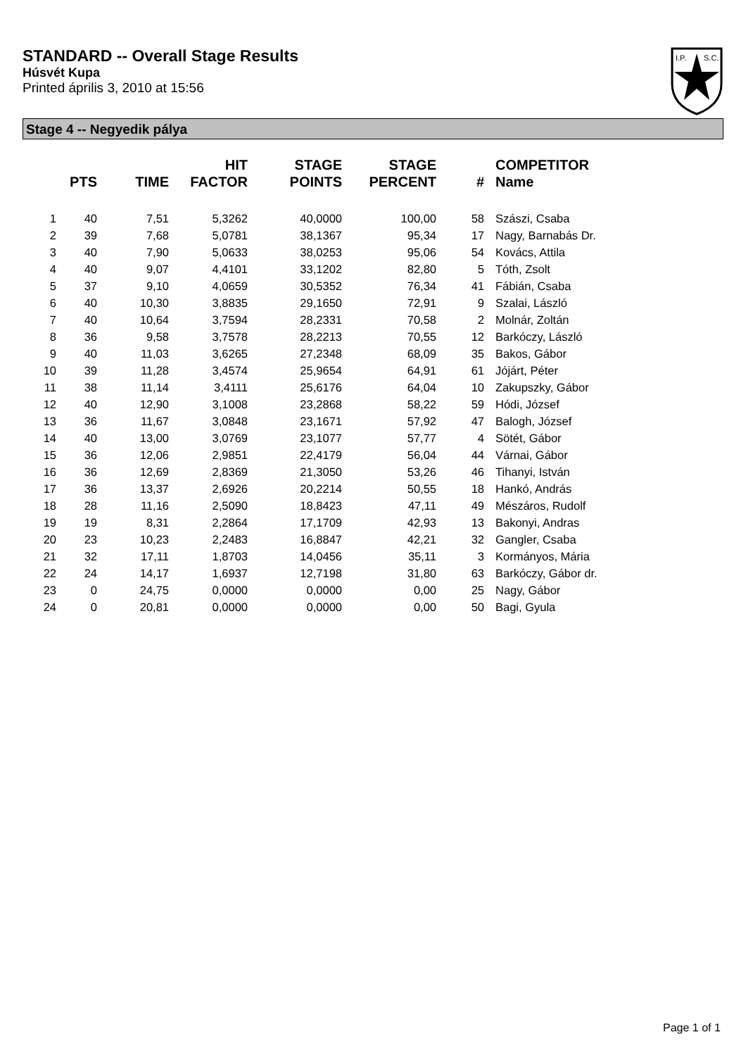STANDARD -- Overall Stage Results
Húsvét Kupa
Printed április 3, 2010 at 15:56
I.P.
S.C.
Stage 4 -- Negyedik pálya
| | PTS | TIME | HIT FACTOR | STAGE POINTS | STAGE PERCENT | # | COMPETITOR Name |
| --- | --- | --- | --- | --- | --- | --- | --- |
| 1 | 40 | 7,51 | 5,3262 | 40,0000 | 100,00 | 58 | Szászi, Csaba |
| 2 | 39 | 7,68 | 5,0781 | 38,1367 | 95,34 | 17 | Nagy, Barnabás Dr. |
| 3 | 40 | 7,90 | 5,0633 | 38,0253 | 95,06 | 54 | Kovács, Attila |
| 4 | 40 | 9,07 | 4,4101 | 33,1202 | 82,80 | 5 | Tóth, Zsolt |
| 5 | 37 | 9,10 | 4,0659 | 30,5352 | 76,34 | 41 | Fábián, Csaba |
| 6 | 40 | 10,30 | 3,8835 | 29,1650 | 72,91 | 9 | Szalai, László |
| 7 | 40 | 10,64 | 3,7594 | 28,2331 | 70,58 | 2 | Molnár, Zoltán |
| 8 | 36 | 9,58 | 3,7578 | 28,2213 | 70,55 | 12 | Barkóczy, László |
| 9 | 40 | 11,03 | 3,6265 | 27,2348 | 68,09 | 35 | Bakos, Gábor |
| 10 | 39 | 11,28 | 3,4574 | 25,9654 | 64,91 | 61 | Jójárt, Péter |
| 11 | 38 | 11,14 | 3,4111 | 25,6176 | 64,04 | 10 | Zakupszky, Gábor |
| 12 | 40 | 12,90 | 3,1008 | 23,2868 | 58,22 | 59 | Hódi, József |
| 13 | 36 | 11,67 | 3,0848 | 23,1671 | 57,92 | 47 | Balogh, József |
| 14 | 40 | 13,00 | 3,0769 | 23,1077 | 57,77 | 4 | Sötét, Gábor |
| 15 | 36 | 12,06 | 2,9851 | 22,4179 | 56,04 | 44 | Várnai, Gábor |
| 16 | 36 | 12,69 | 2,8369 | 21,3050 | 53,26 | 46 | Tihanyi, István |
| 17 | 36 | 13,37 | 2,6926 | 20,2214 | 50,55 | 18 | Hankó, András |
| 18 | 28 | 11,16 | 2,5090 | 18,8423 | 47,11 | 49 | Mészáros, Rudolf |
| 19 | 19 | 8,31 | 2,2864 | 17,1709 | 42,93 | 13 | Bakonyi, Andras |
| 20 | 23 | 10,23 | 2,2483 | 16,8847 | 42,21 | 32 | Gangler, Csaba |
| 21 | 32 | 17,11 | 1,8703 | 14,0456 | 35,11 | 3 | Kormányos, Mária |
| 22 | 24 | 14,17 | 1,6937 | 12,7198 | 31,80 | 63 | Barkóczy, Gábor dr. |
| 23 | 0 | 24,75 | 0,0000 | 0,0000 | 0,00 | 25 | Nagy, Gábor |
| 24 | 0 | 20,81 | 0,0000 | 0,0000 | 0,00 | 50 | Bagi, Gyula |
Page 1 of 1